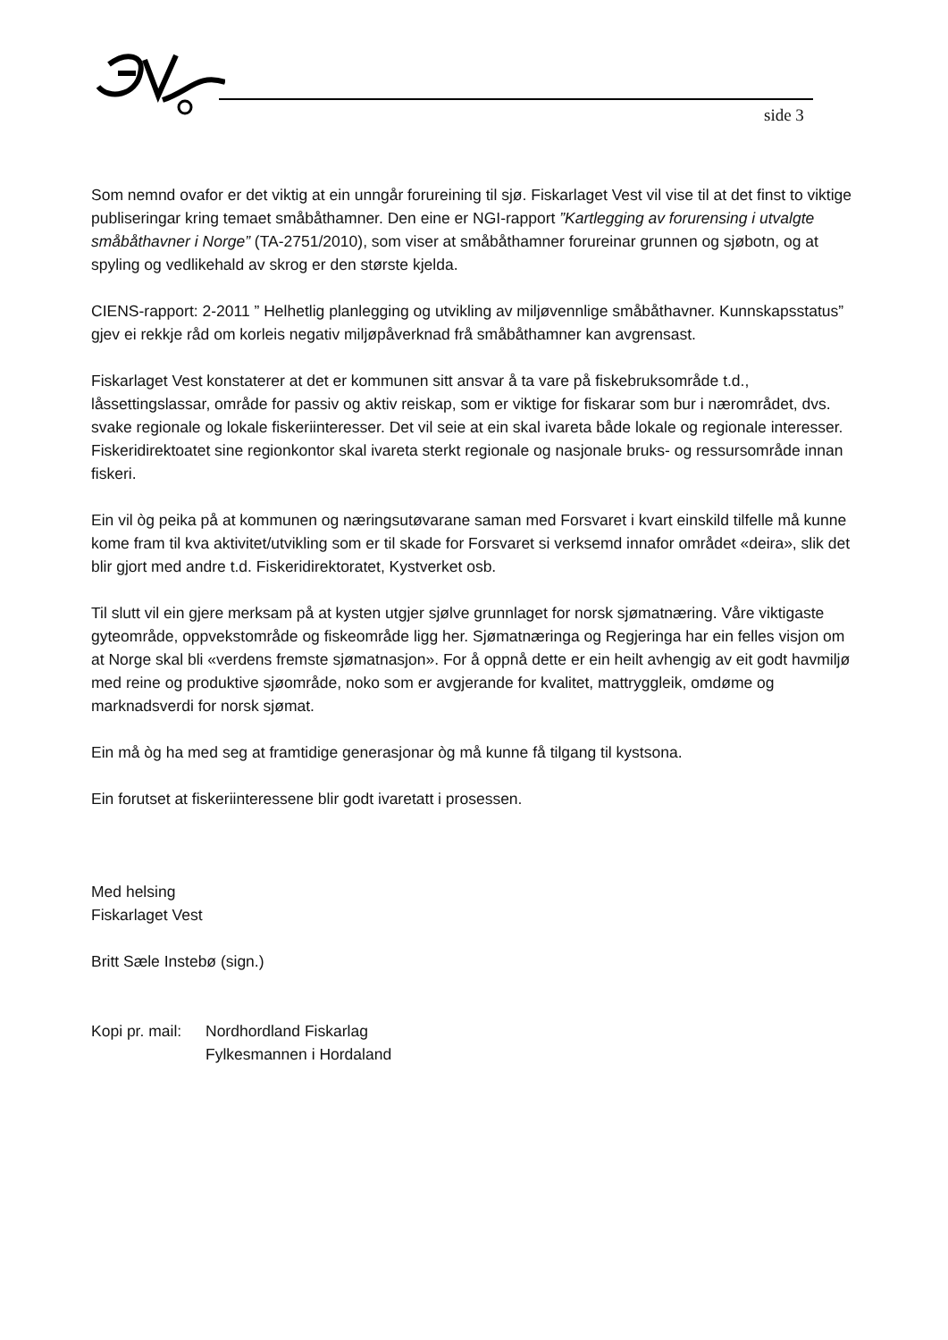side 3
Som nemnd ovafor er det viktig at ein unngår forureining til sjø. Fiskarlaget Vest vil vise til at det finst to viktige publiseringar kring temaet småbåthamner. Den eine er NGI-rapport ”Kartlegging av forurensing i utvalgte småbåthavner i Norge” (TA-2751/2010), som viser at småbåthamner forureinar grunnen og sjøbotn, og at spyling og vedlikehald av skrog er den største kjelda.
CIENS-rapport: 2-2011 ” Helhetlig planlegging og utvikling av miljøvennlige småbåthavner. Kunnskapsstatus” gjev ei rekkje råd om korleis negativ miljøpåverknad frå småbåthamner kan avgrensast.
Fiskarlaget Vest konstaterer at det er kommunen sitt ansvar å ta vare på fiskebruksområde t.d., låssettingslassar, område for passiv og aktiv reiskap, som er viktige for fiskarar som bur i nærområdet, dvs. svake regionale og lokale fiskeriinteresser. Det vil seie at ein skal ivareta både lokale og regionale interesser.
Fiskeridirektoatet sine regionkontor skal ivareta sterkt regionale og nasjonale bruks- og ressursområde innan fiskeri.
Ein vil òg peika på at kommunen og næringsutøvarane saman med Forsvaret i kvart einskild tilfelle må kunne kome fram til kva aktivitet/utvikling som er til skade for Forsvaret si verksemd innafor området «deira», slik det blir gjort med andre t.d. Fiskeridirektoratet, Kystverket osb.
Til slutt vil ein gjere merksam på at kysten utgjer sjølve grunnlaget for norsk sjømatnæring. Våre viktigaste gyteområde, oppvekstområde og fiskeområde ligg her. Sjømatnæringa og Regjeringa har ein felles visjon om at Norge skal bli «verdens fremste sjømatnasjon». For å oppnå dette er ein heilt avhengig av eit godt havmiljø med reine og produktive sjøområde, noko som er avgjerande for kvalitet, mattryggleik, omdøme og marknadsverdi for norsk sjømat.
Ein må òg ha med seg at framtidige generasjonar òg må kunne få tilgang til kystsona.
Ein forutset at fiskeriinteressene blir godt ivaretatt i prosessen.
Med helsing
Fiskarlaget Vest
Britt Sæle Instebø (sign.)
Kopi pr. mail: Nordhordland Fiskarlag
Fylkesmannen i Hordaland